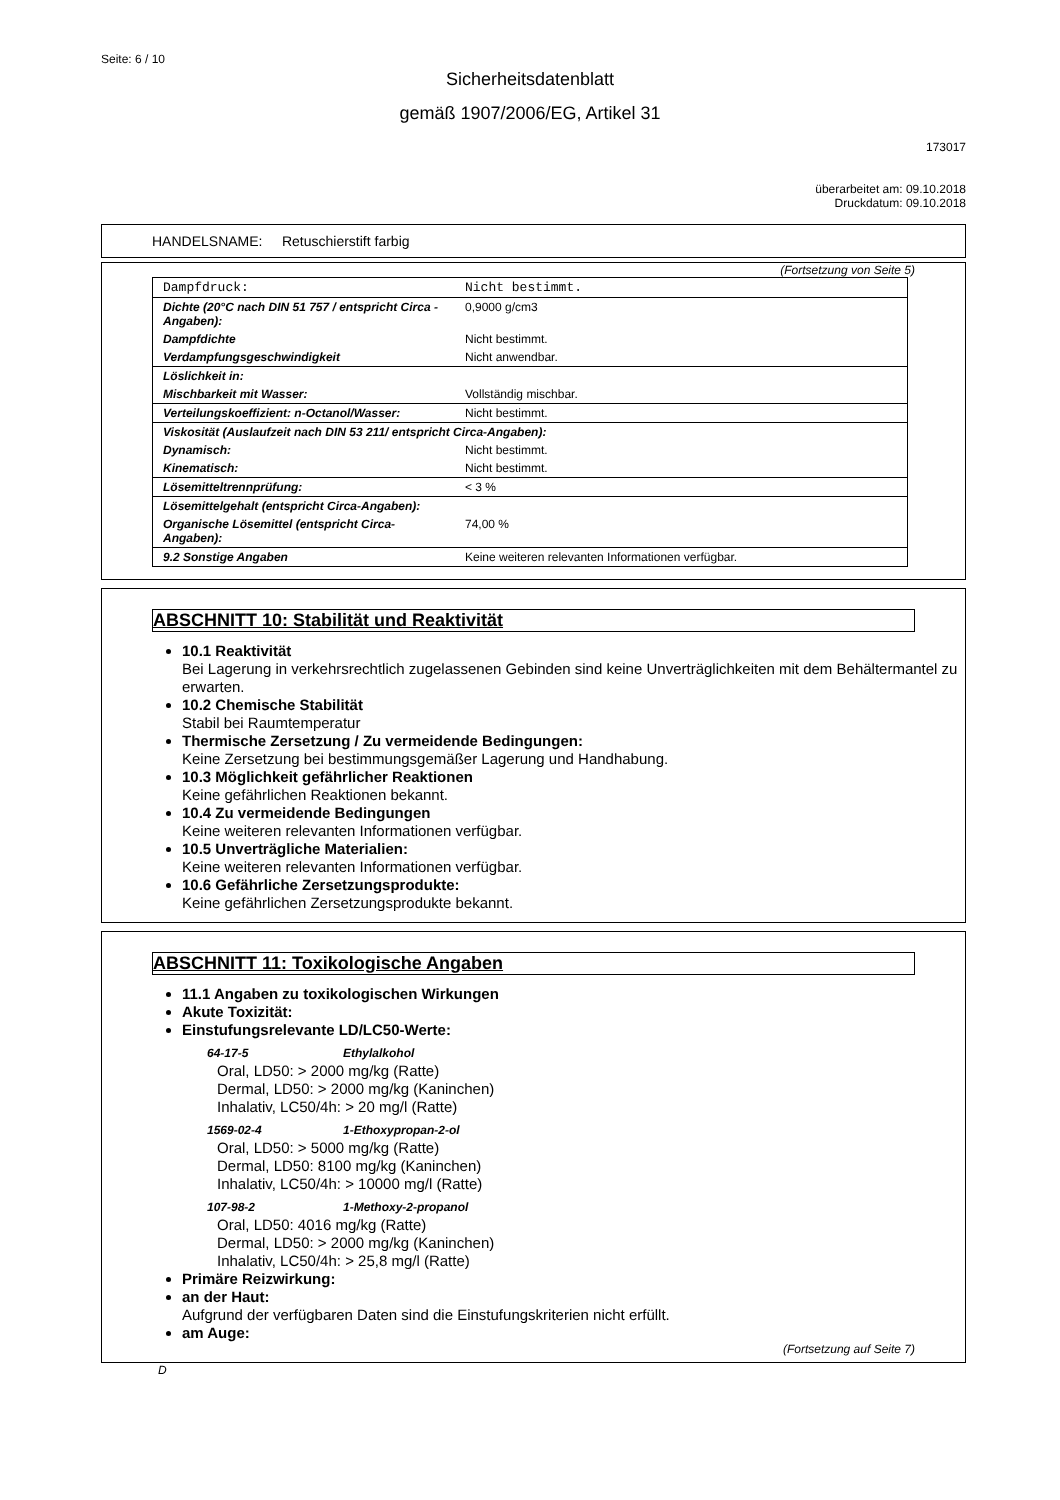Seite: 6 / 10
Sicherheitsdatenblatt
gemäß 1907/2006/EG, Artikel 31
173017
überarbeitet am: 09.10.2018
Druckdatum: 09.10.2018
HANDELSNAME: Retuschierstift farbig
(Fortsetzung von Seite 5)
| Dampfdruck: | Nicht bestimmt. |
| Dichte (20°C nach DIN 51 757 / entspricht Circa - Angaben): | 0,9000 g/cm3 |
| Dampfdichte | Nicht bestimmt. |
| Verdampfungsgeschwindigkeit | Nicht anwendbar. |
| Löslichkeit in: | |
| Mischbarkeit mit Wasser: | Vollständig mischbar. |
| Verteilungskoeffizient: n-Octanol/Wasser: | Nicht bestimmt. |
| Viskosität (Auslaufzeit nach DIN 53 211/ entspricht Circa-Angaben): | |
| Dynamisch: | Nicht bestimmt. |
| Kinematisch: | Nicht bestimmt. |
| Lösemitteltrennprüfung: | < 3 % |
| Lösemittelgehalt (entspricht Circa-Angaben): | |
| Organische Lösemittel (entspricht Circa-Angaben): | 74,00 % |
| 9.2 Sonstige Angaben | Keine weiteren relevanten Informationen verfügbar. |
ABSCHNITT 10: Stabilität und Reaktivität
10.1 Reaktivität
Bei Lagerung in verkehrsrechtlich zugelassenen Gebinden sind keine Unverträglichkeiten mit dem Behältermantel zu erwarten.
10.2 Chemische Stabilität
Stabil bei Raumtemperatur
Thermische Zersetzung / Zu vermeidende Bedingungen:
Keine Zersetzung bei bestimmungsgemäßer Lagerung und Handhabung.
10.3 Möglichkeit gefährlicher Reaktionen
Keine gefährlichen Reaktionen bekannt.
10.4 Zu vermeidende Bedingungen
Keine weiteren relevanten Informationen verfügbar.
10.5 Unverträgliche Materialien:
Keine weiteren relevanten Informationen verfügbar.
10.6 Gefährliche Zersetzungsprodukte:
Keine gefährlichen Zersetzungsprodukte bekannt.
ABSCHNITT 11: Toxikologische Angaben
11.1 Angaben zu toxikologischen Wirkungen
Akute Toxizität:
Einstufungsrelevante LD/LC50-Werte:
64-17-5 Ethylalkohol
Oral, LD50: > 2000 mg/kg (Ratte)
Dermal, LD50: > 2000 mg/kg (Kaninchen)
Inhalativ, LC50/4h: > 20 mg/l (Ratte)
1569-02-4 1-Ethoxypropan-2-ol
Oral, LD50: > 5000 mg/kg (Ratte)
Dermal, LD50: 8100 mg/kg (Kaninchen)
Inhalativ, LC50/4h: > 10000 mg/l (Ratte)
107-98-2 1-Methoxy-2-propanol
Oral, LD50: 4016 mg/kg (Ratte)
Dermal, LD50: > 2000 mg/kg (Kaninchen)
Inhalativ, LC50/4h: > 25,8 mg/l (Ratte)
Primäre Reizwirkung:
an der Haut:
Aufgrund der verfügbaren Daten sind die Einstufungskriterien nicht erfüllt.
am Auge:
(Fortsetzung auf Seite 7)
D